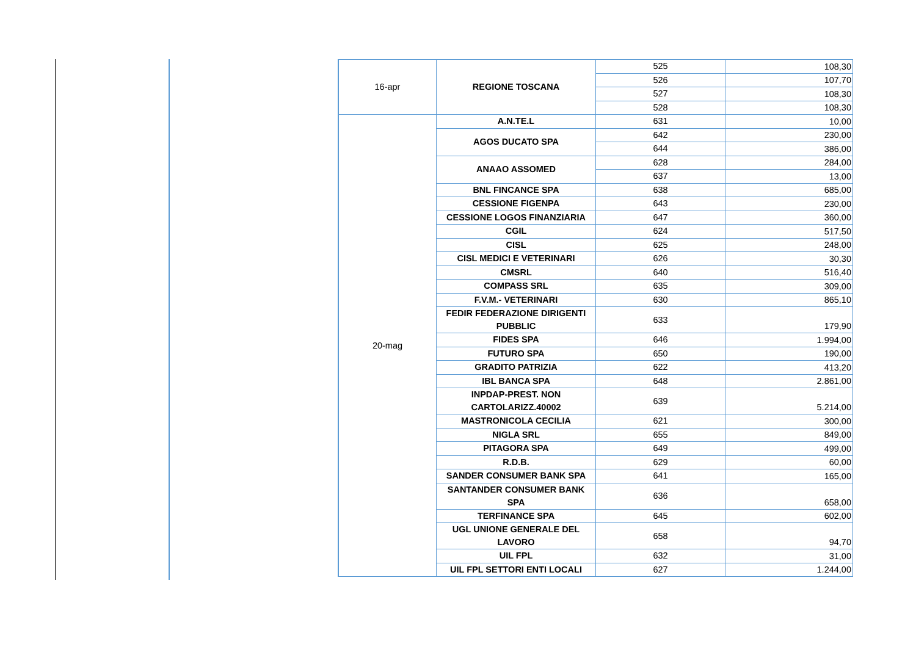| 16-apr | REGIONE TOSCANA | 525 | 108,30 |
| | | 526 | 107,70 |
| | | 527 | 108,30 |
| | | 528 | 108,30 |
| 20-mag | A.N.TE.L | 631 | 10,00 |
| | AGOS DUCATO SPA | 642 | 230,00 |
| | | 644 | 386,00 |
| | ANAAO ASSOMED | 628 | 284,00 |
| | | 637 | 13,00 |
| | BNL FINCANCE SPA | 638 | 685,00 |
| | CESSIONE FIGENPA | 643 | 230,00 |
| | CESSIONE LOGOS FINANZIARIA | 647 | 360,00 |
| | CGIL | 624 | 517,50 |
| | CISL | 625 | 248,00 |
| | CISL MEDICI E VETERINARI | 626 | 30,30 |
| | CMSRL | 640 | 516,40 |
| | COMPASS SRL | 635 | 309,00 |
| | F.V.M.- VETERINARI | 630 | 865,10 |
| | FEDIR FEDERAZIONE DIRIGENTI PUBBLIC | 633 | 179,90 |
| | FIDES SPA | 646 | 1.994,00 |
| | FUTURO SPA | 650 | 190,00 |
| | GRADITO PATRIZIA | 622 | 413,20 |
| | IBL BANCA SPA | 648 | 2.861,00 |
| | INPDAP-PREST. NON CARTOLARIZZ.40002 | 639 | 5.214,00 |
| | MASTRONICOLA CECILIA | 621 | 300,00 |
| | NIGLA SRL | 655 | 849,00 |
| | PITAGORA SPA | 649 | 499,00 |
| | R.D.B. | 629 | 60,00 |
| | SANDER CONSUMER BANK SPA | 641 | 165,00 |
| | SANTANDER CONSUMER BANK SPA | 636 | 658,00 |
| | TERFINANCE SPA | 645 | 602,00 |
| | UGL UNIONE GENERALE DEL LAVORO | 658 | 94,70 |
| | UIL FPL | 632 | 31,00 |
| | UIL FPL SETTORI ENTI LOCALI | 627 | 1.244,00 |